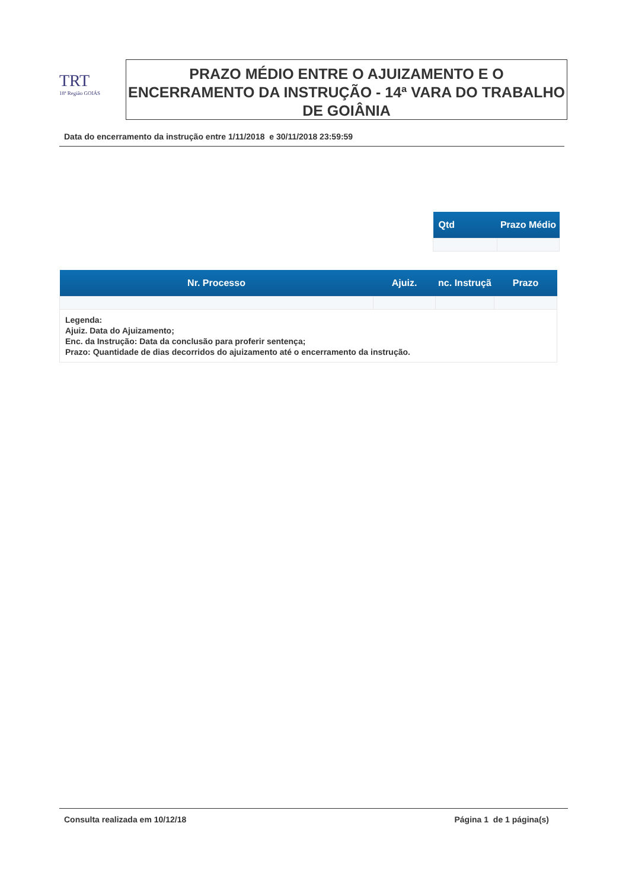TRT
18ª Região GOIÁS
PRAZO MÉDIO ENTRE O AJUIZAMENTO E O ENCERRAMENTO DA INSTRUÇÃO - 14ª VARA DO TRABALHO DE GOIÂNIA
Data do encerramento da instrução entre 1/11/2018 e 30/11/2018 23:59:59
| Qtd | Prazo Médio |
| --- | --- |
| Nr. Processo | Ajuiz. | nc. Instruçã | Prazo |
| --- | --- | --- | --- |
| Legenda: Ajuiz. Data do Ajuizamento; Enc. da Instrução: Data da conclusão para proferir sentença; Prazo: Quantidade de dias decorridos do ajuizamento até o encerramento da instrução. | | | |
Consulta realizada em 10/12/18 Página 1 de 1 página(s)